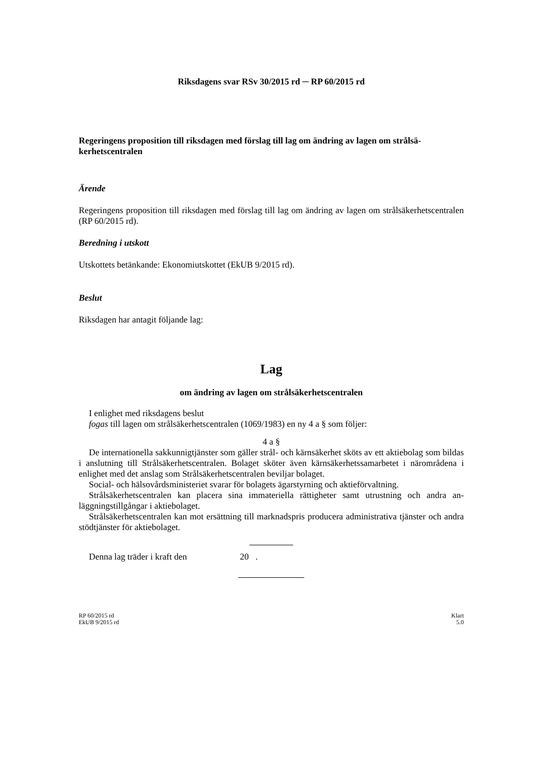Riksdagens svar RSv 30/2015 rd ─ RP 60/2015 rd
Regeringens proposition till riksdagen med förslag till lag om ändring av lagen om strålsä­kerhetscentralen
Ärende
Regeringens proposition till riksdagen med förslag till lag om ändring av lagen om strålsäker­hetscentralen (RP 60/2015 rd).
Beredning i utskott
Utskottets betänkande: Ekonomiutskottet (EkUB 9/2015 rd).
Beslut
Riksdagen har antagit följande lag:
Lag
om ändring av lagen om strålsäkerhetscentralen
I enlighet med riksdagens beslut
fogas till lagen om strålsäkerhetscentralen (1069/1983) en ny 4 a § som följer:
4 a §
De internationella sakkunnigtjänster som gäller strål- och kärnsäkerhet sköts av ett aktiebolag som bildas i anslutning till Strålsäkerhetscentralen. Bolaget sköter även kärnsäkerhetssamarbetet i närområdena i enlighet med det anslag som Strålsäkerhetscentralen beviljar bolaget.
Social- och hälsovårdsministeriet svarar för bolagets ägarstyrning och aktieförvaltning.
Strålsäkerhetscentralen kan placera sina immateriella rättigheter samt utrustning och andra an­läggningstillgångar i aktiebolaget.
Strålsäkerhetscentralen kan mot ersättning till marknadspris producera administrativa tjänster och andra stödtjänster för aktiebolaget.
Denna lag träder i kraft den 20 .
RP 60/2015 rd
EkUB 9/2015 rd
Klart
5.0